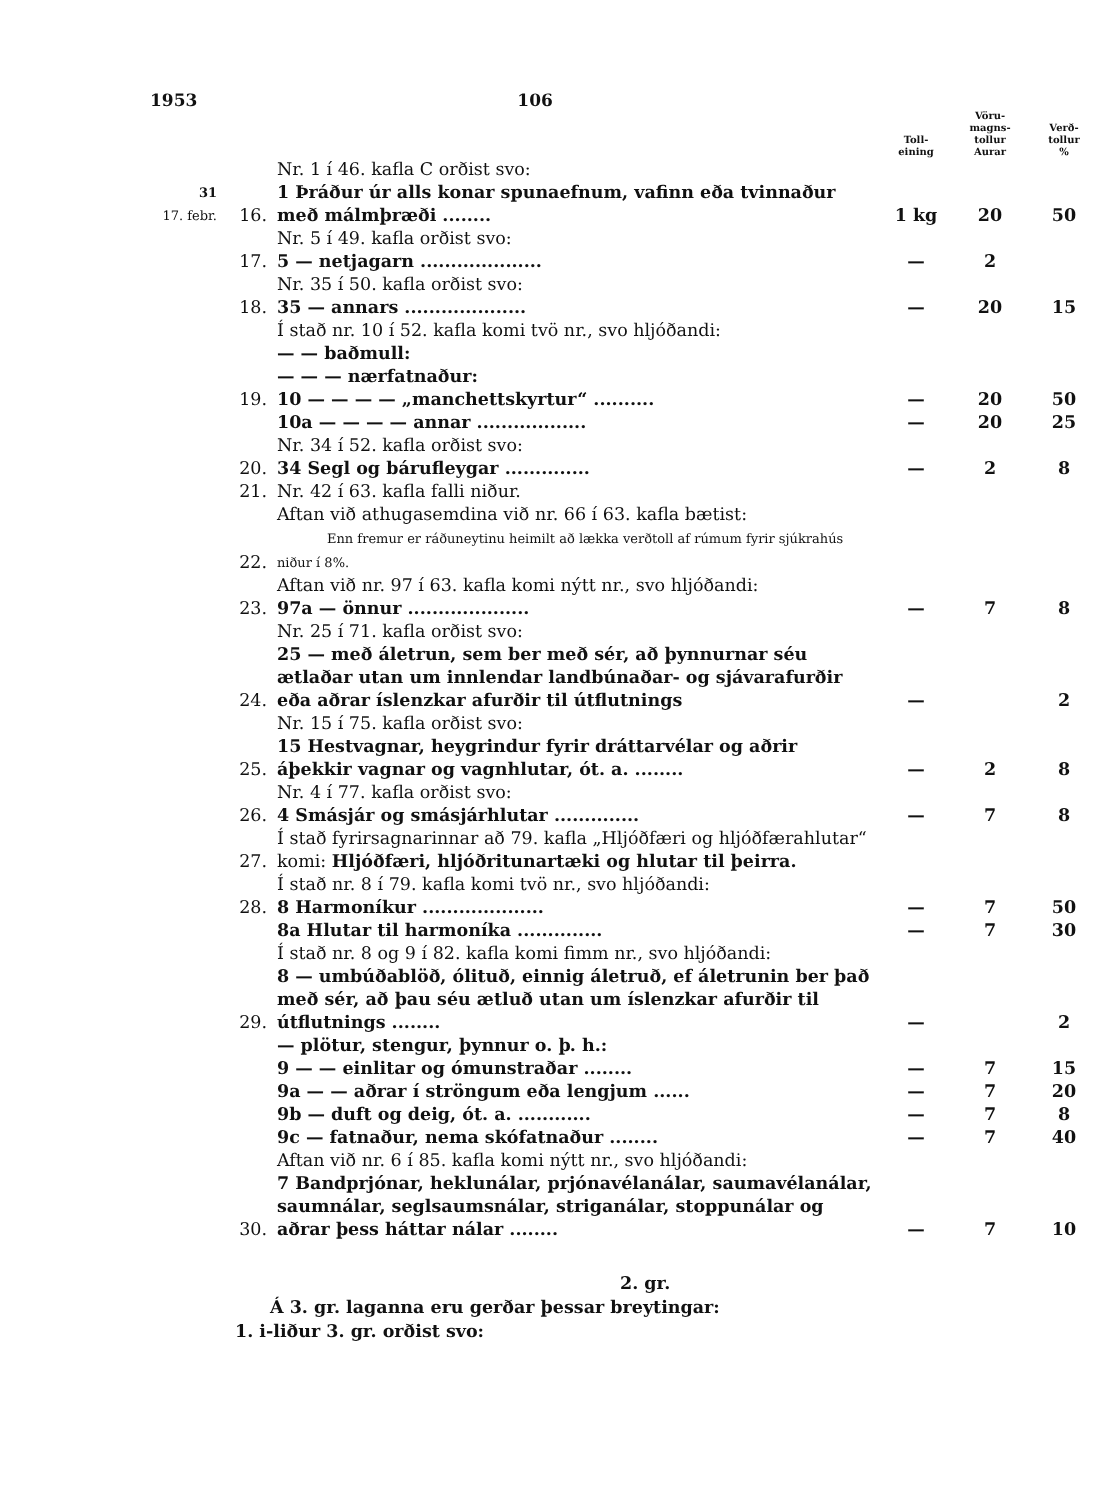1953 106
| | | | Toll- eining | Vöru- magns- tollur Aurar | Verð- tollur % |
| --- | --- | --- | --- | --- | --- |
| 31 17. febr. | 16. | Nr. 1 í 46. kafla C orðist svo: 1 Þráður úr alls konar spunaefnum, vafinn eða tvinnaður með málmþræði ........ | 1 kg | 20 | 50 |
| | 17. | Nr. 5 í 49. kafla orðist svo: 5 — netjagarn .................... | — | 2 | |
| | 18. | Nr. 35 í 50. kafla orðist svo: 35 — annars .................... | — | 20 | 15 |
| | 19. | Í stað nr. 10 í 52. kafla komi tvö nr., svo hljóðandi: — — baðmull: — — — nærfatnaður: 10 — — — — „manchettskyrtur“ .......... | — | 20 | 50 |
| | | 10a — — — — annar .................. | — | 20 | 25 |
| | 20. | Nr. 34 í 52. kafla orðist svo: 34 Segl og bárufleygar .............. | — | 2 | 8 |
| | 21. | Nr. 42 í 63. kafla falli niður. | | | |
| | 22. | Aftan við athugasemdina við nr. 66 í 63. kafla bætist: Enn fremur er ráðuneytinu heimilt að lækka verðtoll af rúmum fyrir sjúkrahús niður í 8%. | | | |
| | 23. | Aftan við nr. 97 í 63. kafla komi nýtt nr., svo hljóðandi: 97a — önnur .................... | — | 7 | 8 |
| | 24. | Nr. 25 í 71. kafla orðist svo: 25 — með áletrun, sem ber með sér, að þynnurnar séu ætlaðar utan um innlendar landbúnaðar- og sjávarafurðir eða aðrar íslenzkar afurðir til útflutnings | — | | 2 |
| | 25. | Nr. 15 í 75. kafla orðist svo: 15 Hestvagnar, heygrindur fyrir dráttarvélar og aðrir áþekkir vagnar og vagnhlutar, ót. a. ........ | — | 2 | 8 |
| | 26. | Nr. 4 í 77. kafla orðist svo: 4 Smásjár og smásjárhlutar .............. | — | 7 | 8 |
| | 27. | Í stað fyrirsagnarinnar að 79. kafla „Hljóðfæri og hljóðfærahlutar“ komi: Hljóðfæri, hljóðritunartæki og hlutar til þeirra. | | | |
| | 28. | Í stað nr. 8 í 79. kafla komi tvö nr., svo hljóðandi: 8 Harmoníkur .................... | — | 7 | 50 |
| | | 8a Hlutar til harmoníka .............. | — | 7 | 30 |
| | 29. | Í stað nr. 8 og 9 í 82. kafla komi fimm nr., svo hljóðandi: 8 — umbúðablöð, ólituð, einnig áletruð, ef áletrunin ber það með sér, að þau séu ætluð utan um íslenzkar afurðir til útflutnings ........ | — | | 2 |
| | | — plötur, stengur, þynnur o. þ. h.: 9 — — einlitar og ómunstraðar ........ | — | 7 | 15 |
| | | 9a — — aðrar í ströngum eða lengjum ...... | — | 7 | 20 |
| | | 9b — duft og deig, ót. a. ............ | — | 7 | 8 |
| | | 9c — fatnaður, nema skófatnaður ........ | — | 7 | 40 |
| | 30. | Aftan við nr. 6 í 85. kafla komi nýtt nr., svo hljóðandi: 7 Bandprjónar, heklunálar, prjónavélanálar, saumavélanálar, saumnálar, seglsaumsnálar, striganálar, stoppunálar og aðrar þess háttar nálar ........ | — | 7 | 10 |
2. gr.
Á 3. gr. laganna eru gerðar þessar breytingar:
1. i-liður 3. gr. orðist svo: